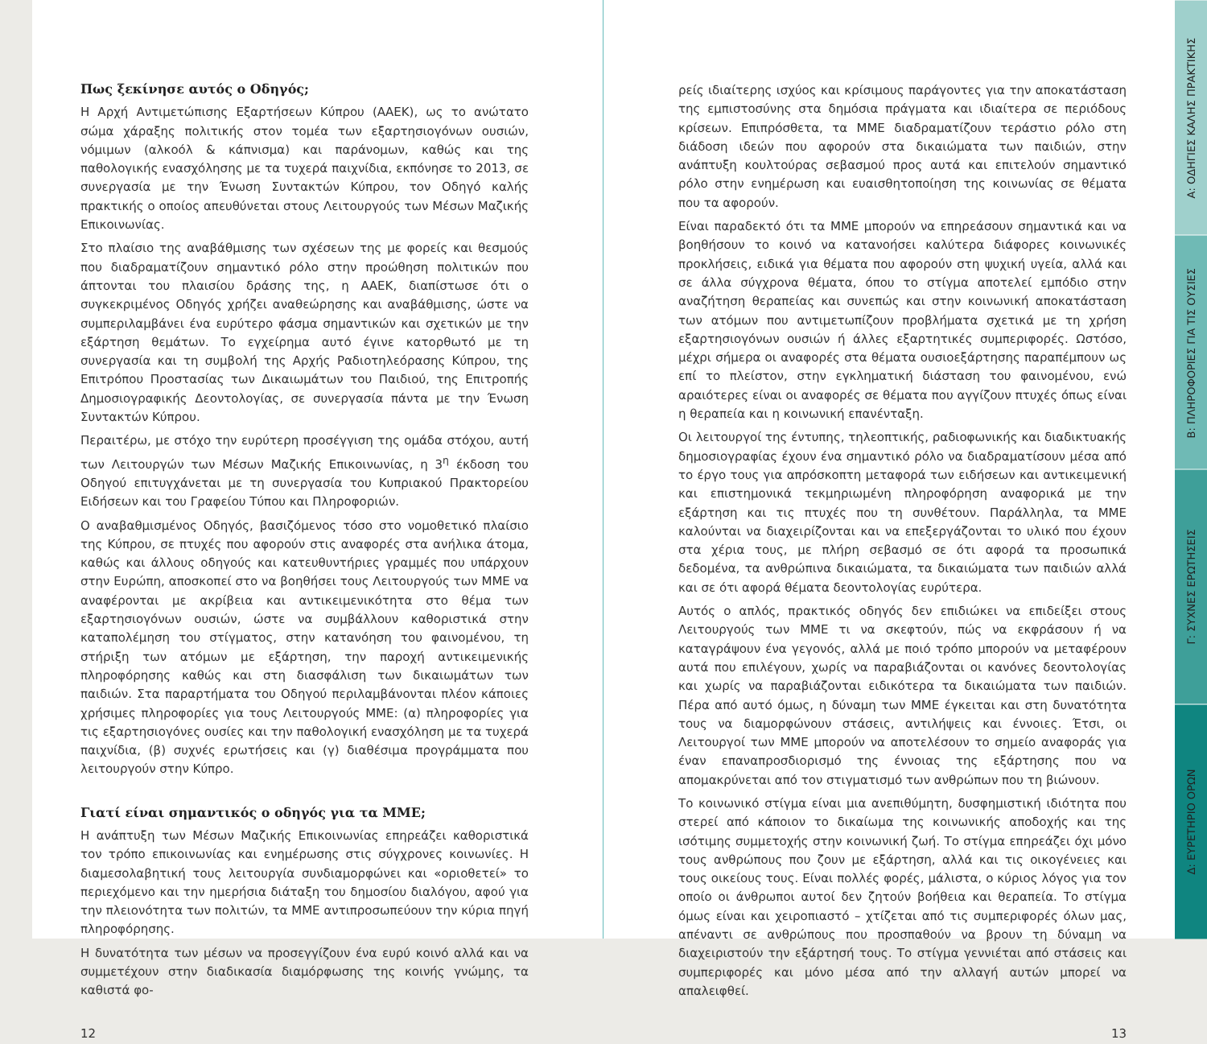Πως ξεκίνησε αυτός ο Οδηγός;
Η Αρχή Αντιμετώπισης Εξαρτήσεων Κύπρου (ΑΑΕΚ), ως το ανώτατο σώμα χάραξης πολιτικής στον τομέα των εξαρτησιογόνων ουσιών, νόμιμων (αλκοόλ & κάπνισμα) και παράνομων, καθώς και της παθολογικής ενασχόλησης με τα τυχερά παιχνίδια, εκπόνησε το 2013, σε συνεργασία με την Ένωση Συντακτών Κύπρου, τον Οδηγό καλής πρακτικής ο οποίος απευθύνεται στους Λειτουργούς των Μέσων Μαζικής Επικοινωνίας.
Στο πλαίσιο της αναβάθμισης των σχέσεων της με φορείς και θεσμούς που διαδραματίζουν σημαντικό ρόλο στην προώθηση πολιτικών που άπτονται του πλαισίου δράσης της, η ΑΑΕΚ, διαπίστωσε ότι ο συγκεκριμένος Οδηγός χρήζει αναθεώρησης και αναβάθμισης, ώστε να συμπεριλαμβάνει ένα ευρύτερο φάσμα σημαντικών και σχετικών με την εξάρτηση θεμάτων. Το εγχείρημα αυτό έγινε κατορθωτό με τη συνεργασία και τη συμβολή της Αρχής Ραδιοτηλεόρασης Κύπρου, της Επιτρόπου Προστασίας των Δικαιωμάτων του Παιδιού, της Επιτροπής Δημοσιογραφικής Δεοντολογίας, σε συνεργασία πάντα με την Ένωση Συντακτών Κύπρου.
Περαιτέρω, με στόχο την ευρύτερη προσέγγιση της ομάδα στόχου, αυτή των Λειτουργών των Μέσων Μαζικής Επικοινωνίας, η 3<sup>η</sup> έκδοση του Οδηγού επιτυγχάνεται με τη συνεργασία του Κυπριακού Πρακτορείου Ειδήσεων και του Γραφείου Τύπου και Πληροφοριών.
Ο αναβαθμισμένος Οδηγός, βασιζόμενος τόσο στο νομοθετικό πλαίσιο της Κύπρου, σε πτυχές που αφορούν στις αναφορές στα ανήλικα άτομα, καθώς και άλλους οδηγούς και κατευθυντήριες γραμμές που υπάρχουν στην Ευρώπη, αποσκοπεί στο να βοηθήσει τους Λειτουργούς των ΜΜΕ να αναφέρονται με ακρίβεια και αντικειμενικότητα στο θέμα των εξαρτησιογόνων ουσιών, ώστε να συμβάλλουν καθοριστικά στην καταπολέμηση του στίγματος, στην κατανόηση του φαινομένου, τη στήριξη των ατόμων με εξάρτηση, την παροχή αντικειμενικής πληροφόρησης καθώς και στη διασφάλιση των δικαιωμάτων των παιδιών. Στα παραρτήματα του Οδηγού περιλαμβάνονται πλέον κάποιες χρήσιμες πληροφορίες για τους Λειτουργούς ΜΜΕ: (α) πληροφορίες για τις εξαρτησιογόνες ουσίες και την παθολογική ενασχόληση με τα τυχερά παιχνίδια, (β) συχνές ερωτήσεις και (γ) διαθέσιμα προγράμματα που λειτουργούν στην Κύπρο.
Γιατί είναι σημαντικός ο οδηγός για τα ΜΜΕ;
Η ανάπτυξη των Μέσων Μαζικής Επικοινωνίας επηρεάζει καθοριστικά τον τρόπο επικοινωνίας και ενημέρωσης στις σύγχρονες κοινωνίες. Η διαμεσολαβητική τους λειτουργία συνδιαμορφώνει και «οριοθετεί» το περιεχόμενο και την ημερήσια διάταξη του δημοσίου διαλόγου, αφού για την πλειονότητα των πολιτών, τα ΜΜΕ αντιπροσωπεύουν την κύρια πηγή πληροφόρησης.
Η δυνατότητα των μέσων να προσεγγίζουν ένα ευρύ κοινό αλλά και να συμμετέχουν στην διαδικασία διαμόρφωσης της κοινής γνώμης, τα καθιστά φο-
12
ρείς ιδιαίτερης ισχύος και κρίσιμους παράγοντες για την αποκατάσταση της εμπιστοσύνης στα δημόσια πράγματα και ιδιαίτερα σε περιόδους κρίσεων. Επιπρόσθετα, τα ΜΜΕ διαδραματίζουν τεράστιο ρόλο στη διάδοση ιδεών που αφορούν στα δικαιώματα των παιδιών, στην ανάπτυξη κουλτούρας σεβασμού προς αυτά και επιτελούν σημαντικό ρόλο στην ενημέρωση και ευαισθητοποίηση της κοινωνίας σε θέματα που τα αφορούν.
Είναι παραδεκτό ότι τα ΜΜΕ μπορούν να επηρεάσουν σημαντικά και να βοηθήσουν το κοινό να κατανοήσει καλύτερα διάφορες κοινωνικές προκλήσεις, ειδικά για θέματα που αφορούν στη ψυχική υγεία, αλλά και σε άλλα σύγχρονα θέματα, όπου το στίγμα αποτελεί εμπόδιο στην αναζήτηση θεραπείας και συνεπώς και στην κοινωνική αποκατάσταση των ατόμων που αντιμετωπίζουν προβλήματα σχετικά με τη χρήση εξαρτησιογόνων ουσιών ή άλλες εξαρτητικές συμπεριφορές. Ωστόσο, μέχρι σήμερα οι αναφορές στα θέματα ουσιοεξάρτησης παραπέμπουν ως επί το πλείστον, στην εγκληματική διάσταση του φαινομένου, ενώ αραιότερες είναι οι αναφορές σε θέματα που αγγίζουν πτυχές όπως είναι η θεραπεία και η κοινωνική επανένταξη.
Οι λειτουργοί της έντυπης, τηλεοπτικής, ραδιοφωνικής και διαδικτυακής δημοσιογραφίας έχουν ένα σημαντικό ρόλο να διαδραματίσουν μέσα από το έργο τους για απρόσκοπτη μεταφορά των ειδήσεων και αντικειμενική και επιστημονικά τεκμηριωμένη πληροφόρηση αναφορικά με την εξάρτηση και τις πτυχές που τη συνθέτουν. Παράλληλα, τα ΜΜΕ καλούνται να διαχειρίζονται και να επεξεργάζονται το υλικό που έχουν στα χέρια τους, με πλήρη σεβασμό σε ότι αφορά τα προσωπικά δεδομένα, τα ανθρώπινα δικαιώματα, τα δικαιώματα των παιδιών αλλά και σε ότι αφορά θέματα δεοντολογίας ευρύτερα.
Αυτός ο απλός, πρακτικός οδηγός δεν επιδιώκει να επιδείξει στους Λειτουργούς των ΜΜΕ τι να σκεφτούν, πώς να εκφράσουν ή να καταγράψουν ένα γεγονός, αλλά με ποιό τρόπο μπορούν να μεταφέρουν αυτά που επιλέγουν, χωρίς να παραβιάζονται οι κανόνες δεοντολογίας και χωρίς να παραβιάζονται ειδικότερα τα δικαιώματα των παιδιών. Πέρα από αυτό όμως, η δύναμη των ΜΜΕ έγκειται και στη δυνατότητα τους να διαμορφώνουν στάσεις, αντιλήψεις και έννοιες. Έτσι, οι Λειτουργοί των ΜΜΕ μπορούν να αποτελέσουν το σημείο αναφοράς για έναν επαναπροσδιορισμό της έννοιας της εξάρτησης που να απομακρύνεται από τον στιγματισμό των ανθρώπων που τη βιώνουν.
Το κοινωνικό στίγμα είναι μια ανεπιθύμητη, δυσφημιστική ιδιότητα που στερεί από κάποιον το δικαίωμα της κοινωνικής αποδοχής και της ισότιμης συμμετοχής στην κοινωνική ζωή. Το στίγμα επηρεάζει όχι μόνο τους ανθρώπους που ζουν με εξάρτηση, αλλά και τις οικογένειες και τους οικείους τους. Είναι πολλές φορές, μάλιστα, ο κύριος λόγος για τον οποίο οι άνθρωποι αυτοί δεν ζητούν βοήθεια και θεραπεία. Το στίγμα όμως είναι και χειροπιαστό – χτίζεται από τις συμπεριφορές όλων μας, απέναντι σε ανθρώπους που προσπαθούν να βρουν τη δύναμη να διαχειριστούν την εξάρτησή τους. Το στίγμα γεννιέται από στάσεις και συμπεριφορές και μόνο μέσα από την αλλαγή αυτών μπορεί να απαλειφθεί.
13
Α: ΟΔΗΓΙΕΣ ΚΑΛΗΣ ΠΡΑΚΤΙΚΗΣ
Β: ΠΛΗΡΟΦΟΡΙΕΣ ΓΙΑ ΤΙΣ ΟΥΣΙΕΣ
Γ: ΣΥΧΝΕΣ ΕΡΩΤΗΣΕΙΣ
Δ: ΕΥΡΕΤΗΡΙΟ ΟΡΩΝ